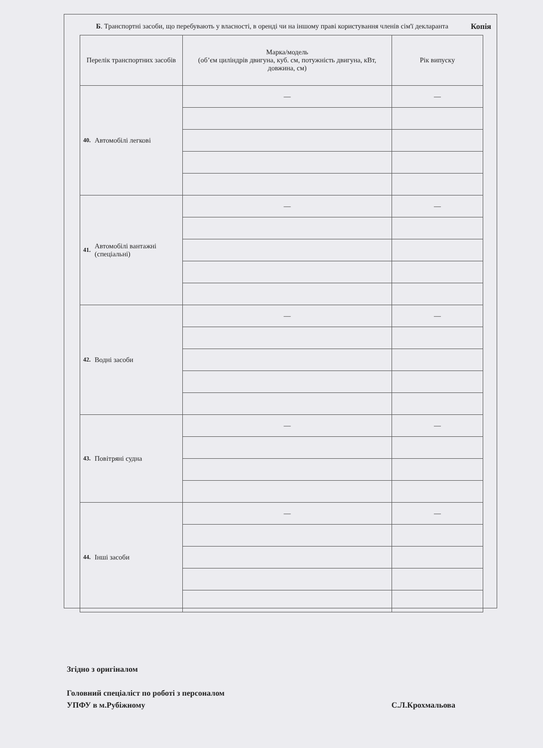Копія Б. Транспортні засоби, що перебувають у власності, в оренді чи на іншому праві користування членів сім'ї декларанта
| Перелік транспортних засобів | | Марка/модель (об’єм циліндрів двигуна, куб. см, потужність двигуна, кВт, довжина, см) | Рік випуску |
| --- | --- | --- | --- |
| 40. | Автомобілі легкові | — | — |
| 41. | Автомобілі вантажні (спеціальні) | — | — |
| 42. | Водні засоби | — | — |
| 43. | Повітряні судна | — | — |
| 44. | Інші засоби | — | — |
Згідно з оригіналом
Головний спеціаліст по роботі з персоналом
УПФУ в м.Рубіжному С.Л.Крохмальова